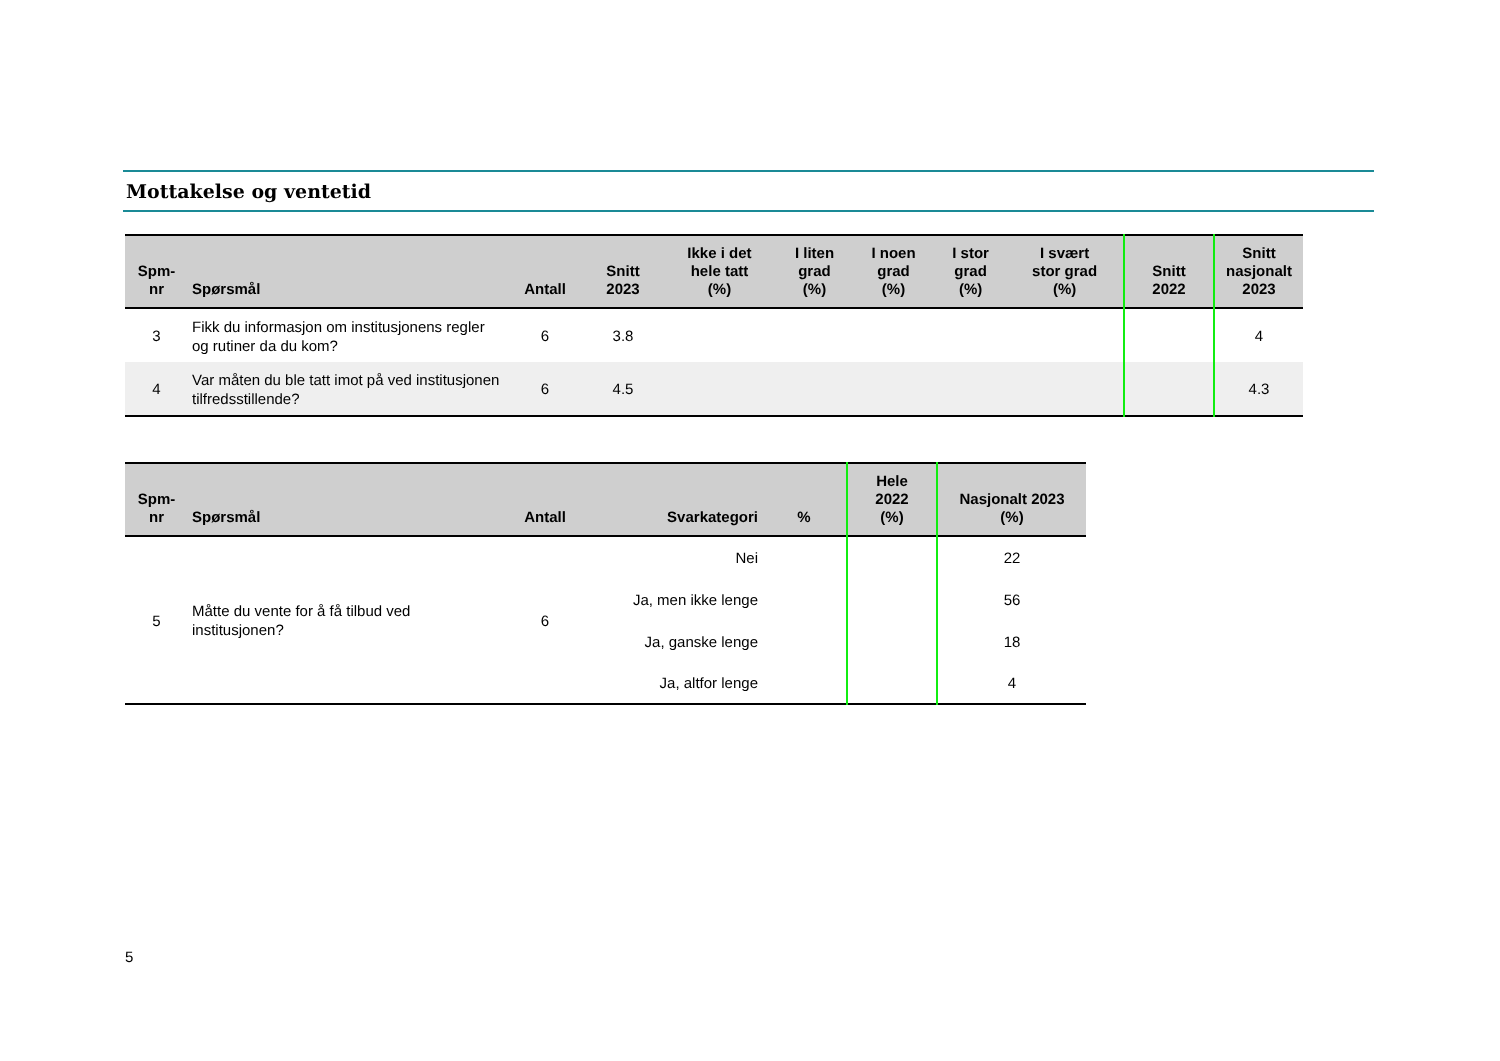Mottakelse og ventetid
| Spm- nr | Spørsmål | Antall | Snitt 2023 | Ikke i det hele tatt (%) | I liten grad (%) | I noen grad (%) | I stor grad (%) | I svært stor grad (%) | Snitt 2022 | Snitt nasjonalt 2023 |
| --- | --- | --- | --- | --- | --- | --- | --- | --- | --- | --- |
| 3 | Fikk du informasjon om institusjonens regler og rutiner da du kom? | 6 | 3.8 | | | | | | | 4 |
| 4 | Var måten du ble tatt imot på ved institusjonen tilfredsstillende? | 6 | 4.5 | | | | | | | 4.3 |
| Spm- nr | Spørsmål | Antall | Svarkategori | % | Hele 2022 (%) | Nasjonalt 2023 (%) |
| --- | --- | --- | --- | --- | --- | --- |
| 5 | Måtte du vente for å få tilbud ved institusjonen? | 6 | Nei | | | 22 |
| | | | Ja, men ikke lenge | | | 56 |
| | | | Ja, ganske lenge | | | 18 |
| | | | Ja, altfor lenge | | | 4 |
5